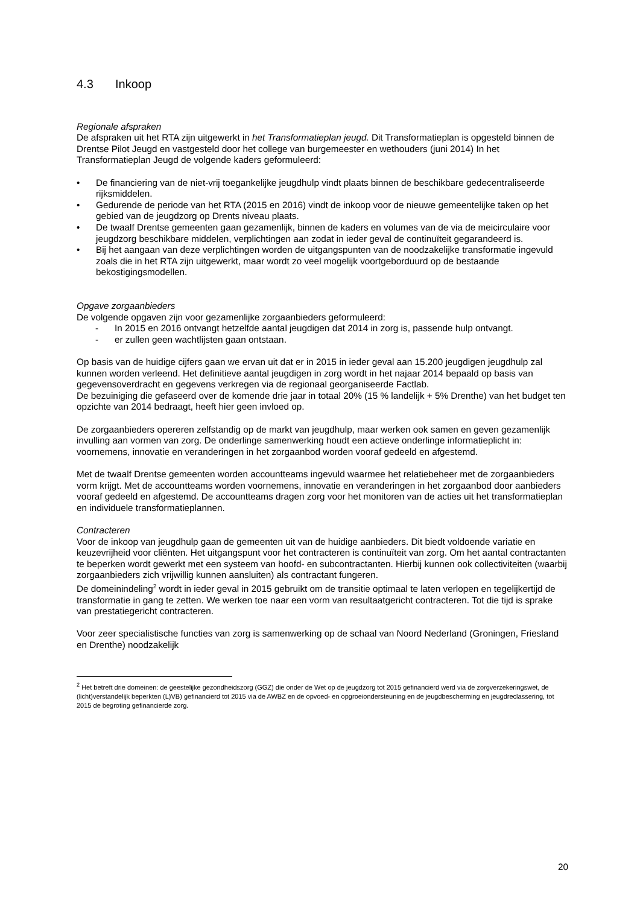4.3 Inkoop
Regionale afspraken
De afspraken uit het RTA zijn uitgewerkt in het Transformatieplan jeugd. Dit Transformatieplan is opgesteld binnen de Drentse Pilot Jeugd en vastgesteld door het college van burgemeester en wethouders (juni 2014) In het Transformatieplan Jeugd de volgende kaders geformuleerd:
• De financiering van de niet-vrij toegankelijke jeugdhulp vindt plaats binnen de beschikbare gedecentraliseerde rijksmiddelen.
• Gedurende de periode van het RTA (2015 en 2016) vindt de inkoop voor de nieuwe gemeentelijke taken op het gebied van de jeugdzorg op Drents niveau plaats.
• De twaalf Drentse gemeenten gaan gezamenlijk, binnen de kaders en volumes van de via de meicirculaire voor jeugdzorg beschikbare middelen, verplichtingen aan zodat in ieder geval de continuïteit gegarandeerd is.
• Bij het aangaan van deze verplichtingen worden de uitgangspunten van de noodzakelijke transformatie ingevuld zoals die in het RTA zijn uitgewerkt, maar wordt zo veel mogelijk voortgeborduurd op de bestaande bekostigingsmodellen.
Opgave zorgaanbieders
De volgende opgaven zijn voor gezamenlijke zorgaanbieders geformuleerd:
- In 2015 en 2016 ontvangt hetzelfde aantal jeugdigen dat 2014 in zorg is, passende hulp ontvangt.
- er zullen geen wachtlijsten gaan ontstaan.
Op basis van de huidige cijfers gaan we ervan uit dat er in 2015 in ieder geval aan 15.200 jeugdigen jeugdhulp zal kunnen worden verleend. Het definitieve aantal jeugdigen in zorg wordt in het najaar 2014 bepaald op basis van gegevensoverdracht en gegevens verkregen via de regionaal georganiseerde Factlab.
De bezuiniging die gefaseerd over de komende drie jaar in totaal 20% (15 % landelijk + 5% Drenthe) van het budget ten opzichte van 2014 bedraagt, heeft hier geen invloed op.
De zorgaanbieders opereren zelfstandig op de markt van jeugdhulp, maar werken ook samen en geven gezamenlijk invulling aan vormen van zorg. De onderlinge samenwerking houdt een actieve onderlinge informatieplicht in: voornemens, innovatie en veranderingen in het zorgaanbod worden vooraf gedeeld en afgestemd.
Met de twaalf Drentse gemeenten worden accountteams ingevuld waarmee het relatiebeheer met de zorgaanbieders vorm krijgt. Met de accountteams worden voornemens, innovatie en veranderingen in het zorgaanbod door aanbieders vooraf gedeeld en afgestemd. De accountteams dragen zorg voor het monitoren van de acties uit het transformatieplan en individuele transformatieplannen.
Contracteren
Voor de inkoop van jeugdhulp gaan de gemeenten uit van de huidige aanbieders. Dit biedt voldoende variatie en keuzevrijheid voor cliënten. Het uitgangspunt voor het contracteren is continuïteit van zorg. Om het aantal contractanten te beperken wordt gewerkt met een systeem van hoofd- en subcontractanten. Hierbij kunnen ook collectiviteiten (waarbij zorgaanbieders zich vrijwillig kunnen aansluiten) als contractant fungeren.
De domeinindeling<sup>2</sup> wordt in ieder geval in 2015 gebruikt om de transitie optimaal te laten verlopen en tegelijkertijd de transformatie in gang te zetten. We werken toe naar een vorm van resultaatgericht contracteren. Tot die tijd is sprake van prestatiegericht contracteren.
Voor zeer specialistische functies van zorg is samenwerking op de schaal van Noord Nederland (Groningen, Friesland en Drenthe) noodzakelijk
<sup>2</sup> Het betreft drie domeinen: de geestelijke gezondheidszorg (GGZ) die onder de Wet op de jeugdzorg tot 2015 gefinancierd werd via de zorgverzekeringswet, de (licht)verstandelijk beperkten (L)VB) gefinancierd tot 2015 via de AWBZ en de opvoed- en opgroeiondersteuning en de jeugdbescherming en jeugdreclassering, tot 2015 de begroting gefinancierde zorg.
20